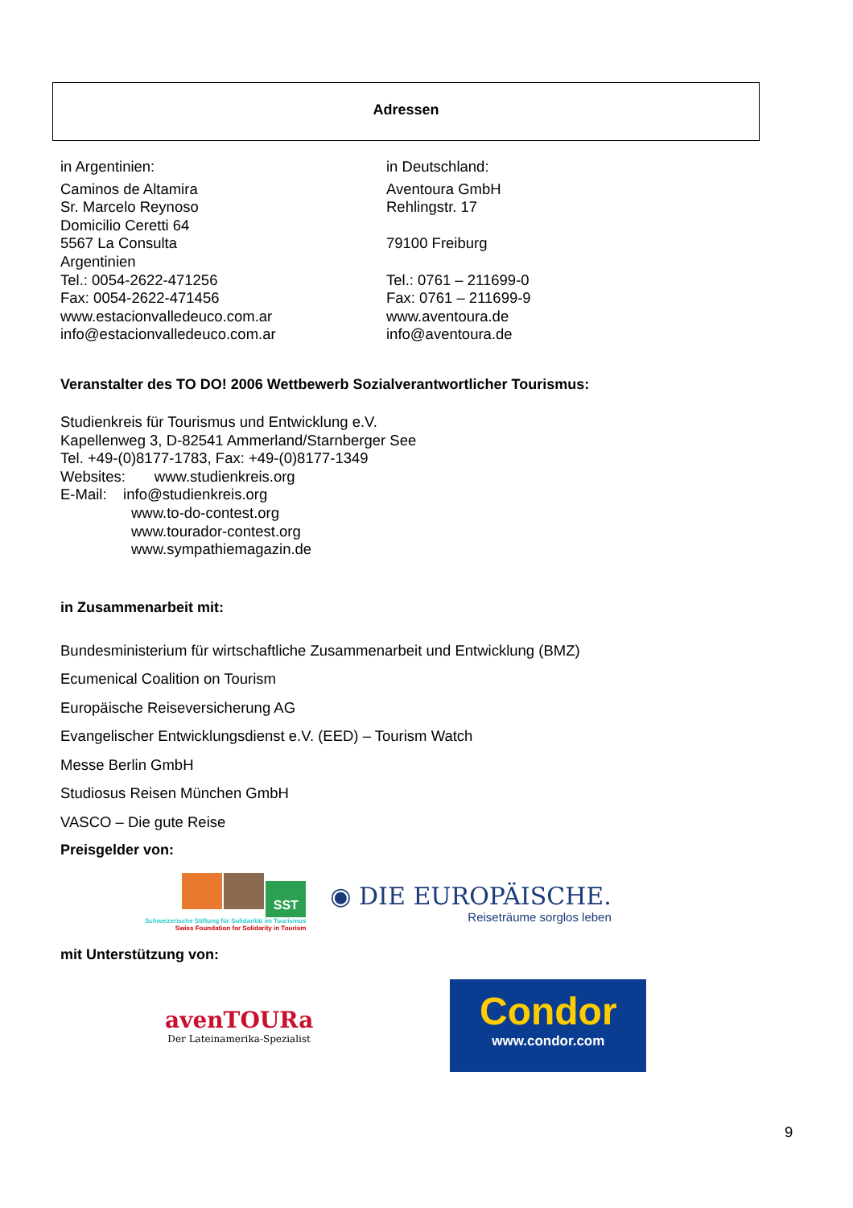Adressen
in Argentinien:
Caminos de Altamira
Sr. Marcelo Reynoso
Domicilio Ceretti 64
5567 La Consulta
Argentinien
Tel.: 0054-2622-471256
Fax: 0054-2622-471456
www.estacionvalledeuco.com.ar
info@estacionvalledeuco.com.ar
in Deutschland:
Aventoura GmbH
Rehlingstr. 17
79100 Freiburg
Tel.: 0761 – 211699-0
Fax: 0761 – 211699-9
www.aventoura.de
info@aventoura.de
Veranstalter des TO DO! 2006 Wettbewerb Sozialverantwortlicher Tourismus:
Studienkreis für Tourismus und Entwicklung e.V.
Kapellenweg 3, D-82541 Ammerland/Starnberger See
Tel. +49-(0)8177-1783, Fax: +49-(0)8177-1349
Websites: www.studienkreis.org
E-Mail: info@studienkreis.org
www.to-do-contest.org
www.tourador-contest.org
www.sympathiemagazin.de
in Zusammenarbeit mit:
Bundesministerium für wirtschaftliche Zusammenarbeit und Entwicklung (BMZ)
Ecumenical Coalition on Tourism
Europäische Reiseversicherung AG
Evangelischer Entwicklungsdienst e.V. (EED) – Tourism Watch
Messe Berlin GmbH
Studiosus Reisen München GmbH
VASCO – Die gute Reise
Preisgelder von:
SST
Schweizerische Stiftung für Solidarität im Tourismus
Swiss Foundation for Solidarity in Tourism
◉ DIE EUROPÄISCHE.
Reiseträume sorglos leben
mit Unterstützung von:
avenTOURa
Der Lateinamerika-Spezialist
Condor
www.condor.com
9